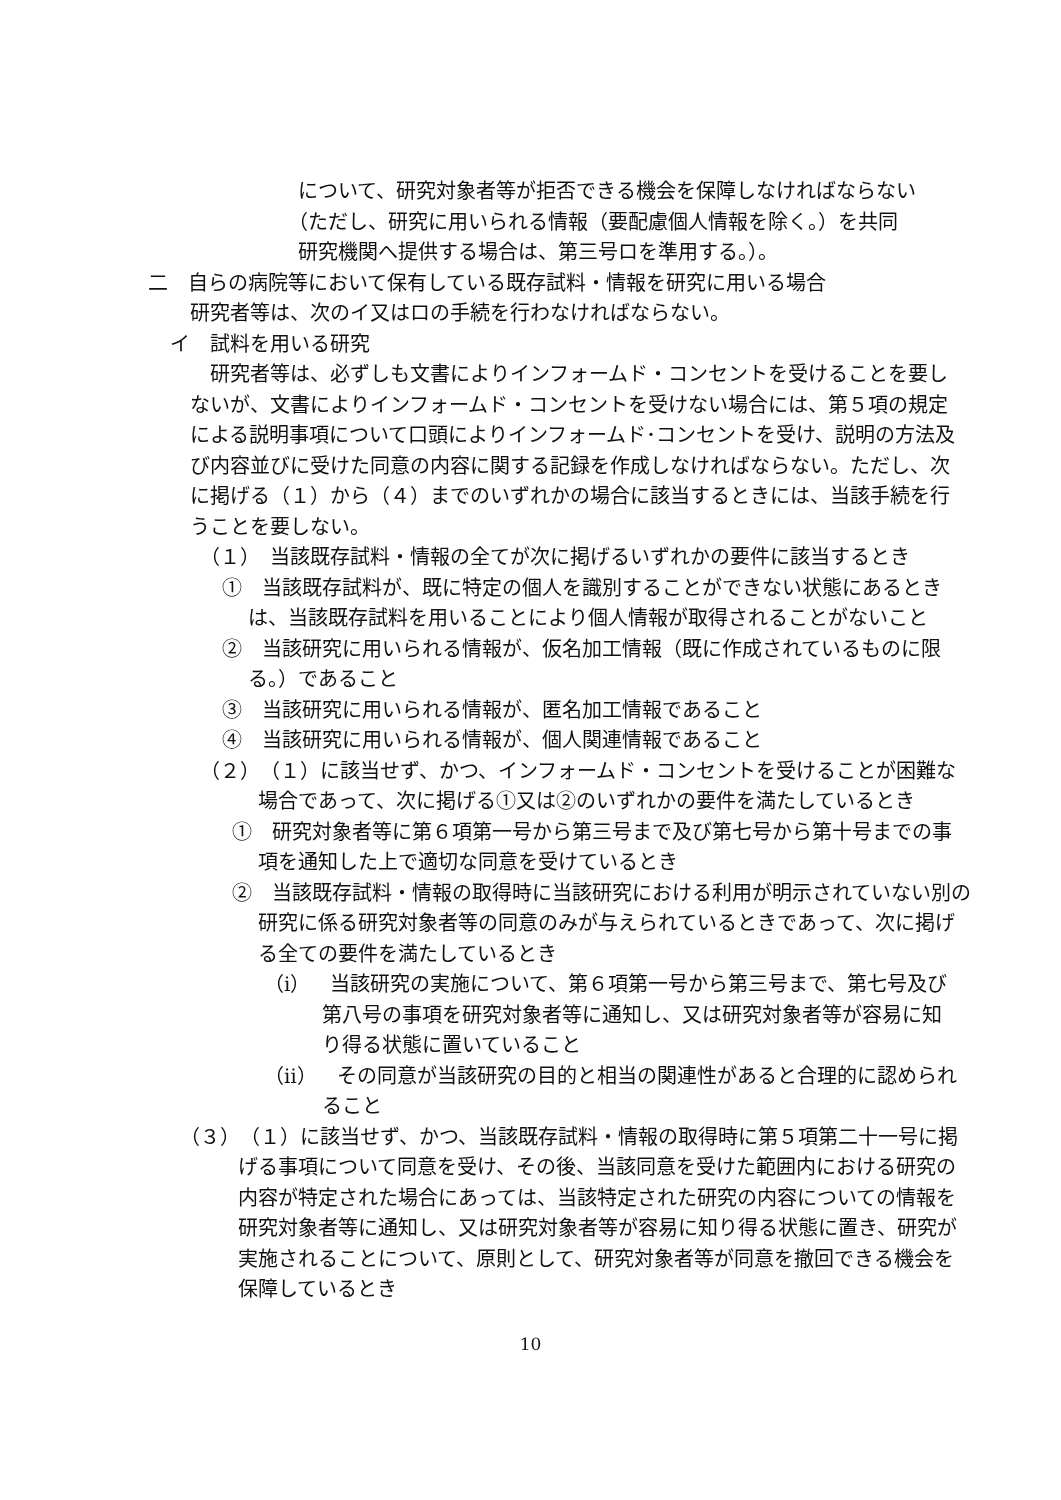について、研究対象者等が拒否できる機会を保障しなければならない
（ただし、研究に用いられる情報（要配慮個人情報を除く。）を共同
研究機関へ提供する場合は、第三号ロを準用する。）。
二　自らの病院等において保有している既存試料・情報を研究に用いる場合
研究者等は、次のイ又はロの手続を行わなければならない。
イ　試料を用いる研究
研究者等は、必ずしも文書によりインフォームド・コンセントを受けることを要しないが、文書によりインフォームド・コンセントを受けない場合には、第５項の規定による説明事項について口頭によりインフォームド･コンセントを受け、説明の方法及び内容並びに受けた同意の内容に関する記録を作成しなければならない。ただし、次に掲げる（１）から（４）までのいずれかの場合に該当するときには、当該手続を行うことを要しない。
（１）　当該既存試料・情報の全てが次に掲げるいずれかの要件に該当するとき
①　当該既存試料が、既に特定の個人を識別することができない状態にあるときは、当該既存試料を用いることにより個人情報が取得されることがないこと
②　当該研究に用いられる情報が、仮名加工情報（既に作成されているものに限る。）であること
③　当該研究に用いられる情報が、匿名加工情報であること
④　当該研究に用いられる情報が、個人関連情報であること
（２）　（１）に該当せず、かつ、インフォームド・コンセントを受けることが困難な場合であって、次に掲げる①又は②のいずれかの要件を満たしているとき
①　研究対象者等に第６項第一号から第三号まで及び第七号から第十号までの事項を通知した上で適切な同意を受けているとき
②　当該既存試料・情報の取得時に当該研究における利用が明示されていない別の研究に係る研究対象者等の同意のみが与えられているときであって、次に掲げる全ての要件を満たしているとき
（ⅰ）　当該研究の実施について、第６項第一号から第三号まで、第七号及び第八号の事項を研究対象者等に通知し、又は研究対象者等が容易に知り得る状態に置いていること
（ⅱ）　その同意が当該研究の目的と相当の関連性があると合理的に認められること
（３）　（１）に該当せず、かつ、当該既存試料・情報の取得時に第５項第二十一号に掲げる事項について同意を受け、その後、当該同意を受けた範囲内における研究の内容が特定された場合にあっては、当該特定された研究の内容についての情報を研究対象者等に通知し、又は研究対象者等が容易に知り得る状態に置き、研究が実施されることについて、原則として、研究対象者等が同意を撤回できる機会を保障しているとき
10